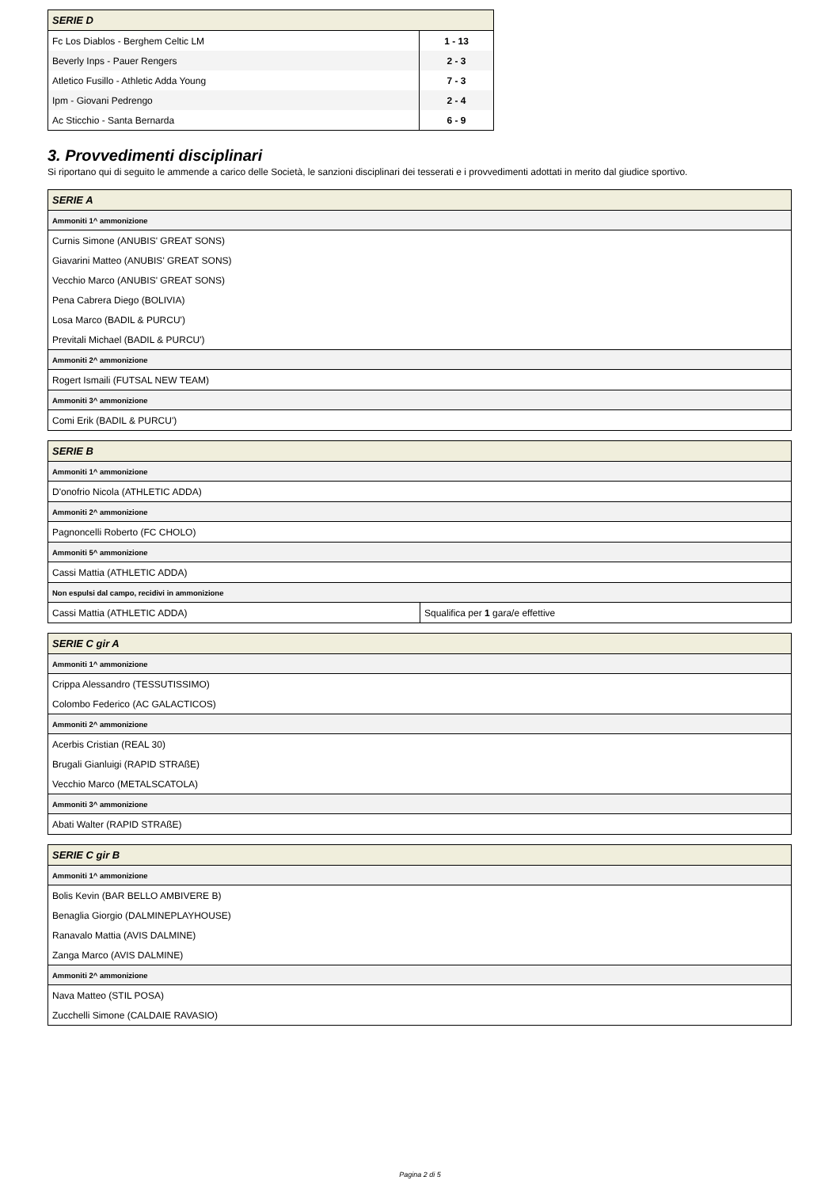| SERIE D | |
| --- | --- |
| Fc Los Diablos - Berghem Celtic LM | 1 - 13 |
| Beverly Inps - Pauer Rengers | 2 - 3 |
| Atletico Fusillo - Athletic Adda Young | 7 - 3 |
| Ipm - Giovani Pedrengo | 2 - 4 |
| Ac Sticchio - Santa Bernarda | 6 - 9 |
3. Provvedimenti disciplinari
Si riportano qui di seguito le ammende a carico delle Società, le sanzioni disciplinari dei tesserati e i provvedimenti adottati in merito dal giudice sportivo.
| SERIE A |
| --- |
| Ammoniti 1^ ammonizione |
| Curnis Simone (ANUBIS' GREAT SONS) |
| Giavarini Matteo (ANUBIS' GREAT SONS) |
| Vecchio Marco (ANUBIS' GREAT SONS) |
| Pena Cabrera Diego (BOLIVIA) |
| Losa Marco (BADIL & PURCU') |
| Previtali Michael (BADIL & PURCU') |
| Ammoniti 2^ ammonizione |
| Rogert Ismaili (FUTSAL NEW TEAM) |
| Ammoniti 3^ ammonizione |
| Comi Erik (BADIL & PURCU') |
| SERIE B | |
| --- | --- |
| Ammoniti 1^ ammonizione | |
| D'onofrio Nicola (ATHLETIC ADDA) | |
| Ammoniti 2^ ammonizione | |
| Pagnoncelli Roberto (FC CHOLO) | |
| Ammoniti 5^ ammonizione | |
| Cassi Mattia (ATHLETIC ADDA) | |
| Non espulsi dal campo, recidivi in ammonizione | |
| Cassi Mattia (ATHLETIC ADDA) | Squalifica per 1 gara/e effettive |
| SERIE C gir A |
| --- |
| Ammoniti 1^ ammonizione |
| Crippa Alessandro (TESSUTISSIMO) |
| Colombo Federico (AC GALACTICOS) |
| Ammoniti 2^ ammonizione |
| Acerbis Cristian (REAL 30) |
| Brugali Gianluigi (RAPID STRAßE) |
| Vecchio Marco (METALSCATOLA) |
| Ammoniti 3^ ammonizione |
| Abati Walter (RAPID STRAßE) |
| SERIE C gir B |
| --- |
| Ammoniti 1^ ammonizione |
| Bolis Kevin (BAR BELLO AMBIVERE B) |
| Benaglia Giorgio (DALMINEPLAYHOUSE) |
| Ranavalo Mattia (AVIS DALMINE) |
| Zanga Marco (AVIS DALMINE) |
| Ammoniti 2^ ammonizione |
| Nava Matteo (STIL POSA) |
| Zucchelli Simone (CALDAIE RAVASIO) |
Pagina 2 di 5